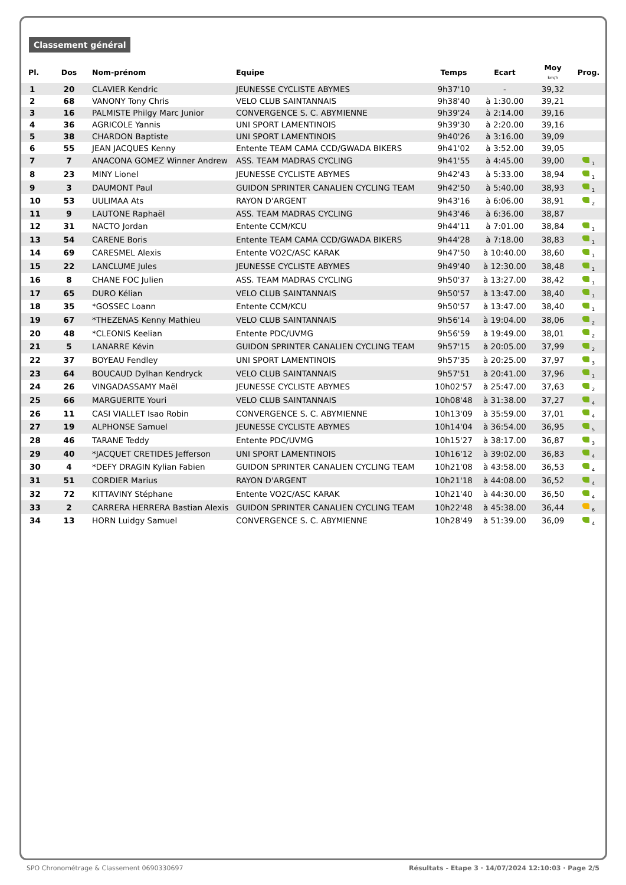Classement général
| Pl. | Dos | Nom-prénom | Equipe | Temps | Ecart | Moy km/h | Prog. |
| --- | --- | --- | --- | --- | --- | --- | --- |
| 1 | 20 | CLAVIER Kendric | JEUNESSE CYCLISTE ABYMES | 9h37'10 | - | 39,32 | |
| 2 | 68 | VANONY Tony Chris | VELO CLUB SAINTANNAIS | 9h38'40 | à 1:30.00 | 39,21 | |
| 3 | 16 | PALMISTE Philgy Marc Junior | CONVERGENCE S. C. ABYMIENNE | 9h39'24 | à 2:14.00 | 39,16 | |
| 4 | 36 | AGRICOLE Yannis | UNI SPORT LAMENTINOIS | 9h39'30 | à 2:20.00 | 39,16 | |
| 5 | 38 | CHARDON Baptiste | UNI SPORT LAMENTINOIS | 9h40'26 | à 3:16.00 | 39,09 | |
| 6 | 55 | JEAN JACQUES Kenny | Entente TEAM CAMA CCD/GWADA BIKERS | 9h41'02 | à 3:52.00 | 39,05 | |
| 7 | 7 | ANACONA GOMEZ Winner Andrew | ASS. TEAM MADRAS CYCLING | 9h41'55 | à 4:45.00 | 39,00 | <sub>1</sub> |
| 8 | 23 | MINY Lionel | JEUNESSE CYCLISTE ABYMES | 9h42'43 | à 5:33.00 | 38,94 | <sub>1</sub> |
| 9 | 3 | DAUMONT Paul | GUIDON SPRINTER CANALIEN CYCLING TEAM | 9h42'50 | à 5:40.00 | 38,93 | <sub>1</sub> |
| 10 | 53 | UULIMAA Ats | RAYON D'ARGENT | 9h43'16 | à 6:06.00 | 38,91 | <sub>2</sub> |
| 11 | 9 | LAUTONE Raphaël | ASS. TEAM MADRAS CYCLING | 9h43'46 | à 6:36.00 | 38,87 | |
| 12 | 31 | NACTO Jordan | Entente CCM/KCU | 9h44'11 | à 7:01.00 | 38,84 | <sub>1</sub> |
| 13 | 54 | CARENE Boris | Entente TEAM CAMA CCD/GWADA BIKERS | 9h44'28 | à 7:18.00 | 38,83 | <sub>1</sub> |
| 14 | 69 | CARESMEL Alexis | Entente VO2C/ASC KARAK | 9h47'50 | à 10:40.00 | 38,60 | <sub>1</sub> |
| 15 | 22 | LANCLUME Jules | JEUNESSE CYCLISTE ABYMES | 9h49'40 | à 12:30.00 | 38,48 | <sub>1</sub> |
| 16 | 8 | CHANE FOC Julien | ASS. TEAM MADRAS CYCLING | 9h50'37 | à 13:27.00 | 38,42 | <sub>1</sub> |
| 17 | 65 | DURO Kélian | VELO CLUB SAINTANNAIS | 9h50'57 | à 13:47.00 | 38,40 | <sub>1</sub> |
| 18 | 35 | *GOSSEC Loann | Entente CCM/KCU | 9h50'57 | à 13:47.00 | 38,40 | <sub>1</sub> |
| 19 | 67 | *THEZENAS Kenny Mathieu | VELO CLUB SAINTANNAIS | 9h56'14 | à 19:04.00 | 38,06 | <sub>2</sub> |
| 20 | 48 | *CLEONIS Keelian | Entente PDC/UVMG | 9h56'59 | à 19:49.00 | 38,01 | <sub>2</sub> |
| 21 | 5 | LANARRE Kévin | GUIDON SPRINTER CANALIEN CYCLING TEAM | 9h57'15 | à 20:05.00 | 37,99 | <sub>2</sub> |
| 22 | 37 | BOYEAU Fendley | UNI SPORT LAMENTINOIS | 9h57'35 | à 20:25.00 | 37,97 | <sub>3</sub> |
| 23 | 64 | BOUCAUD Dylhan Kendryck | VELO CLUB SAINTANNAIS | 9h57'51 | à 20:41.00 | 37,96 | <sub>1</sub> |
| 24 | 26 | VINGADASSAMY Maël | JEUNESSE CYCLISTE ABYMES | 10h02'57 | à 25:47.00 | 37,63 | <sub>2</sub> |
| 25 | 66 | MARGUERITE Youri | VELO CLUB SAINTANNAIS | 10h08'48 | à 31:38.00 | 37,27 | <sub>4</sub> |
| 26 | 11 | CASI VIALLET Isao Robin | CONVERGENCE S. C. ABYMIENNE | 10h13'09 | à 35:59.00 | 37,01 | <sub>4</sub> |
| 27 | 19 | ALPHONSE Samuel | JEUNESSE CYCLISTE ABYMES | 10h14'04 | à 36:54.00 | 36,95 | <sub>5</sub> |
| 28 | 46 | TARANE Teddy | Entente PDC/UVMG | 10h15'27 | à 38:17.00 | 36,87 | <sub>3</sub> |
| 29 | 40 | *JACQUET CRETIDES Jefferson | UNI SPORT LAMENTINOIS | 10h16'12 | à 39:02.00 | 36,83 | <sub>4</sub> |
| 30 | 4 | *DEFY DRAGIN Kylian Fabien | GUIDON SPRINTER CANALIEN CYCLING TEAM | 10h21'08 | à 43:58.00 | 36,53 | <sub>4</sub> |
| 31 | 51 | CORDIER Marius | RAYON D'ARGENT | 10h21'18 | à 44:08.00 | 36,52 | <sub>4</sub> |
| 32 | 72 | KITTAVINY Stéphane | Entente VO2C/ASC KARAK | 10h21'40 | à 44:30.00 | 36,50 | <sub>4</sub> |
| 33 | 2 | CARRERA HERRERA Bastian Alexis | GUIDON SPRINTER CANALIEN CYCLING TEAM | 10h22'48 | à 45:38.00 | 36,44 | <sub>6</sub> |
| 34 | 13 | HORN Luidgy Samuel | CONVERGENCE S. C. ABYMIENNE | 10h28'49 | à 51:39.00 | 36,09 | <sub>4</sub> |
SPO Chronométrage & Classement 0690330697 Résultats - Etape 3 · 14/07/2024 12:10:03 · Page 2/5